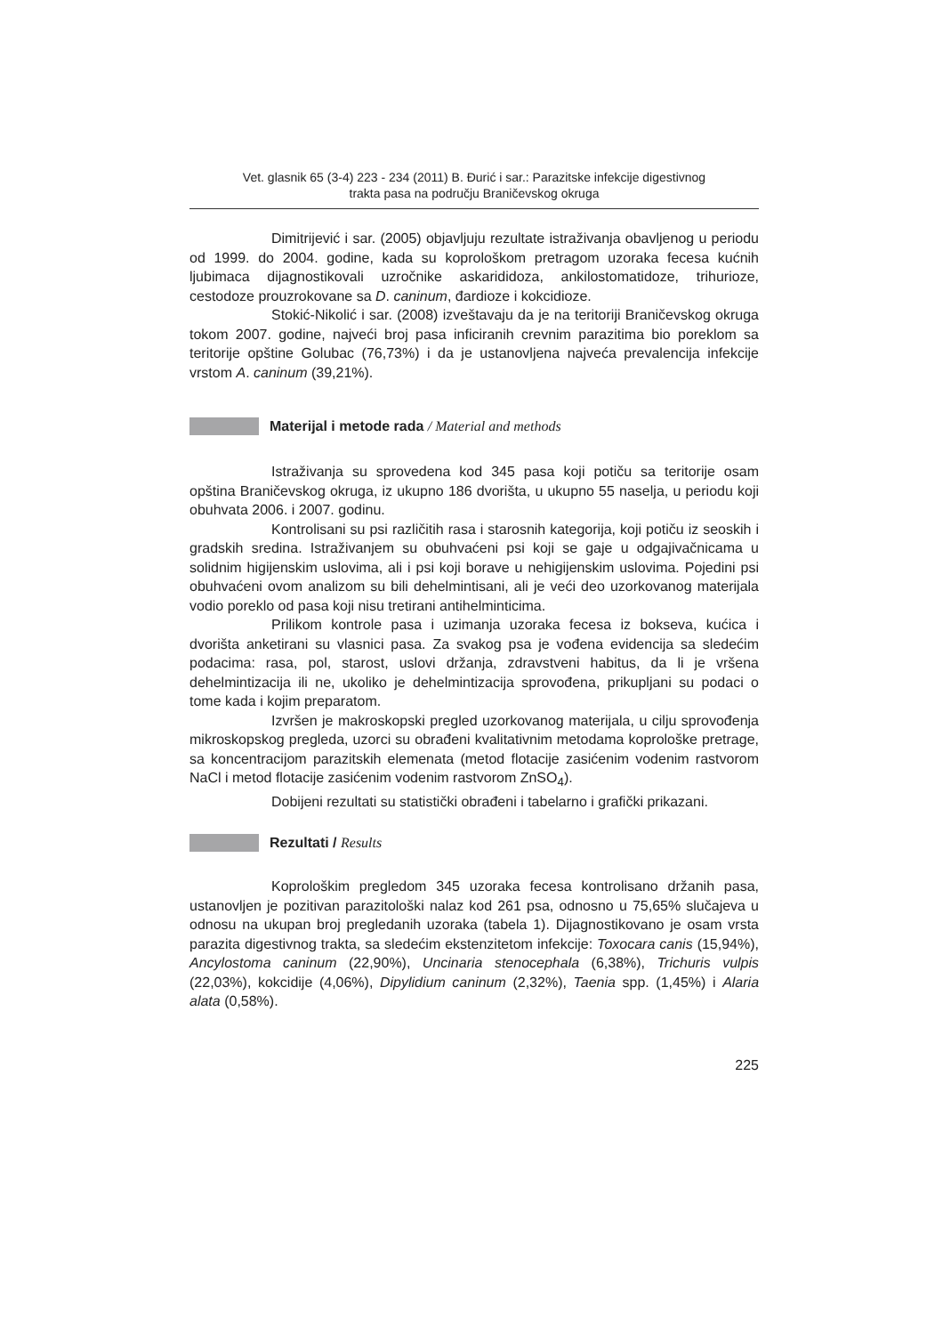Vet. glasnik 65 (3-4) 223 - 234 (2011) B. Đurić i sar.: Parazitske infekcije digestivnog
trakta pasa na području Braničevskog okruga
Dimitrijević i sar. (2005) objavljuju rezultate istraživanja obavljenog u periodu od 1999. do 2004. godine, kada su koprološkom pretragom uzoraka fecesa kućnih ljubimaca dijagnostikovali uzročnike askarididoza, ankilostomatidoze, trihurioze, cestodoze prouzrokovane sa D. caninum, đardioze i kokcidioze.
Stokić-Nikolić i sar. (2008) izveštavaju da je na teritoriji Braničevskog okruga tokom 2007. godine, najveći broj pasa inficiranih crevnim parazitima bio poreklom sa teritorije opštine Golubac (76,73%) i da je ustanovljena najveća prevalencija infekcije vrstom A. caninum (39,21%).
Materijal i metode rada / Material and methods
Istraživanja su sprovedena kod 345 pasa koji potiču sa teritorije osam opština Braničevskog okruga, iz ukupno 186 dvorišta, u ukupno 55 naselja, u periodu koji obuhvata 2006. i 2007. godinu.
Kontrolisani su psi različitih rasa i starosnih kategorija, koji potiču iz seoskih i gradskih sredina. Istraživanjem su obuhvaćeni psi koji se gaje u odgajivačnicama u solidnim higijenskim uslovima, ali i psi koji borave u nehigijenskim uslovima. Pojedini psi obuhvaćeni ovom analizom su bili dehelmintisani, ali je veći deo uzorkovanog materijala vodio poreklo od pasa koji nisu tretirani antihelminticima.
Prilikom kontrole pasa i uzimanja uzoraka fecesa iz bokseva, kućica i dvorišta anketirani su vlasnici pasa. Za svakog psa je vođena evidencija sa sledećim podacima: rasa, pol, starost, uslovi držanja, zdravstveni habitus, da li je vršena dehelmintizacija ili ne, ukoliko je dehelmintizacija sprovođena, prikupljani su podaci o tome kada i kojim preparatom.
Izvršen je makroskopski pregled uzorkovanog materijala, u cilju sprovođenja mikroskopskog pregleda, uzorci su obrađeni kvalitativnim metodama koprološke pretrage, sa koncentracijom parazitskih elemenata (metod flotacije zasićenim vodenim rastvorom NaCl i metod flotacije zasićenim vodenim rastvorom ZnSO<sub>4</sub>).
Dobijeni rezultati su statistički obrađeni i tabelarno i grafički prikazani.
Rezultati / Results
Koprološkim pregledom 345 uzoraka fecesa kontrolisano držanih pasa, ustanovljen je pozitivan parazitološki nalaz kod 261 psa, odnosno u 75,65% slučajeva u odnosu na ukupan broj pregledanih uzoraka (tabela 1). Dijagnostikovano je osam vrsta parazita digestivnog trakta, sa sledećim ekstenzitetom infekcije: Toxocara canis (15,94%), Ancylostoma caninum (22,90%), Uncinaria stenocephala (6,38%), Trichuris vulpis (22,03%), kokcidije (4,06%), Dipylidium caninum (2,32%), Taenia spp. (1,45%) i Alaria alata (0,58%).
225